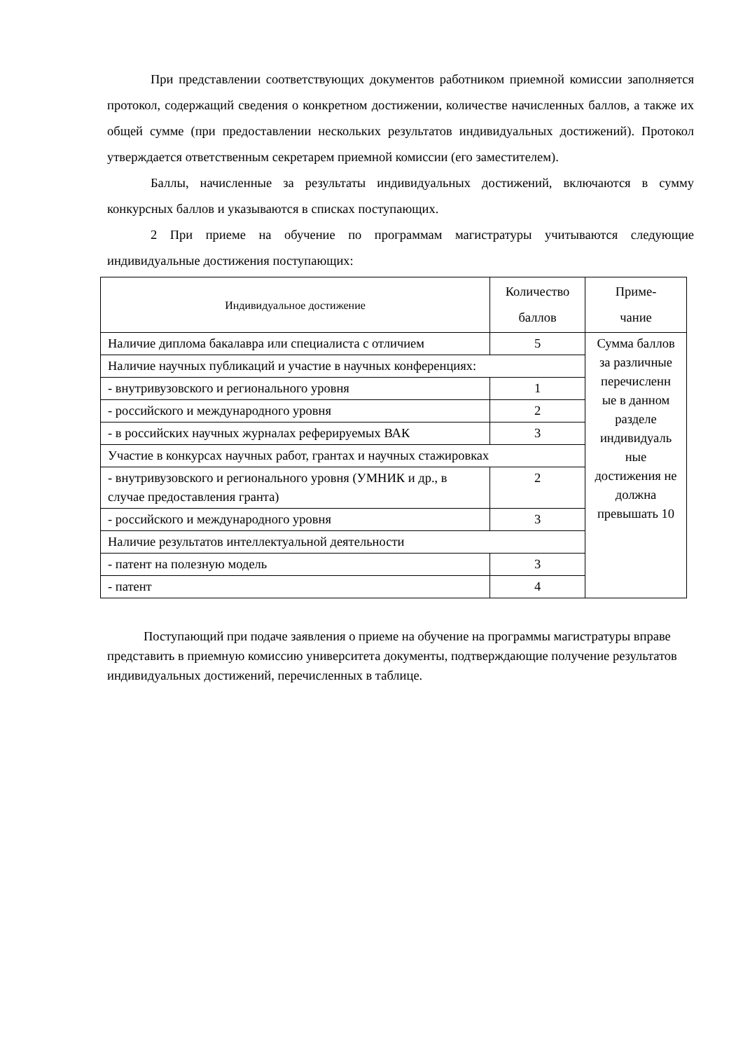При представлении соответствующих документов работником приемной комиссии заполняется протокол, содержащий сведения о конкретном достижении, количестве начисленных баллов, а также их общей сумме (при предоставлении нескольких результатов индивидуальных достижений). Протокол утверждается ответственным секретарем приемной комиссии (его заместителем).
Баллы, начисленные за результаты индивидуальных достижений, включаются в сумму конкурсных баллов и указываются в списках поступающих.
2 При приеме на обучение по программам магистратуры учитываются следующие индивидуальные достижения поступающих:
| Индивидуальное достижение | Количество баллов | Приме- чание |
| Наличие диплома бакалавра или специалиста с отличием | 5 | Сумма баллов за различные перечисленн ые в данном разделе индивидуаль ные достижения не должна превышать 10 |
| Наличие научных публикаций и участие в научных конференциях: | | |
| - внутривузовского и регионального уровня | 1 | |
| - российского и международного уровня | 2 | |
| - в российских научных журналах реферируемых ВАК | 3 | |
| Участие в конкурсах научных работ, грантах и научных стажировках | | |
| - внутривузовского и регионального уровня (УМНИК и др., в случае предоставления гранта) | 2 | |
| - российского и международного уровня | 3 | |
| Наличие результатов интеллектуальной деятельности | | |
| - патент на полезную модель | 3 | |
| - патент | 4 | |
Поступающий при подаче заявления о приеме на обучение на программы магистратуры вправе представить в приемную комиссию университета документы, подтверждающие получение результатов индивидуальных достижений, перечисленных в таблице.